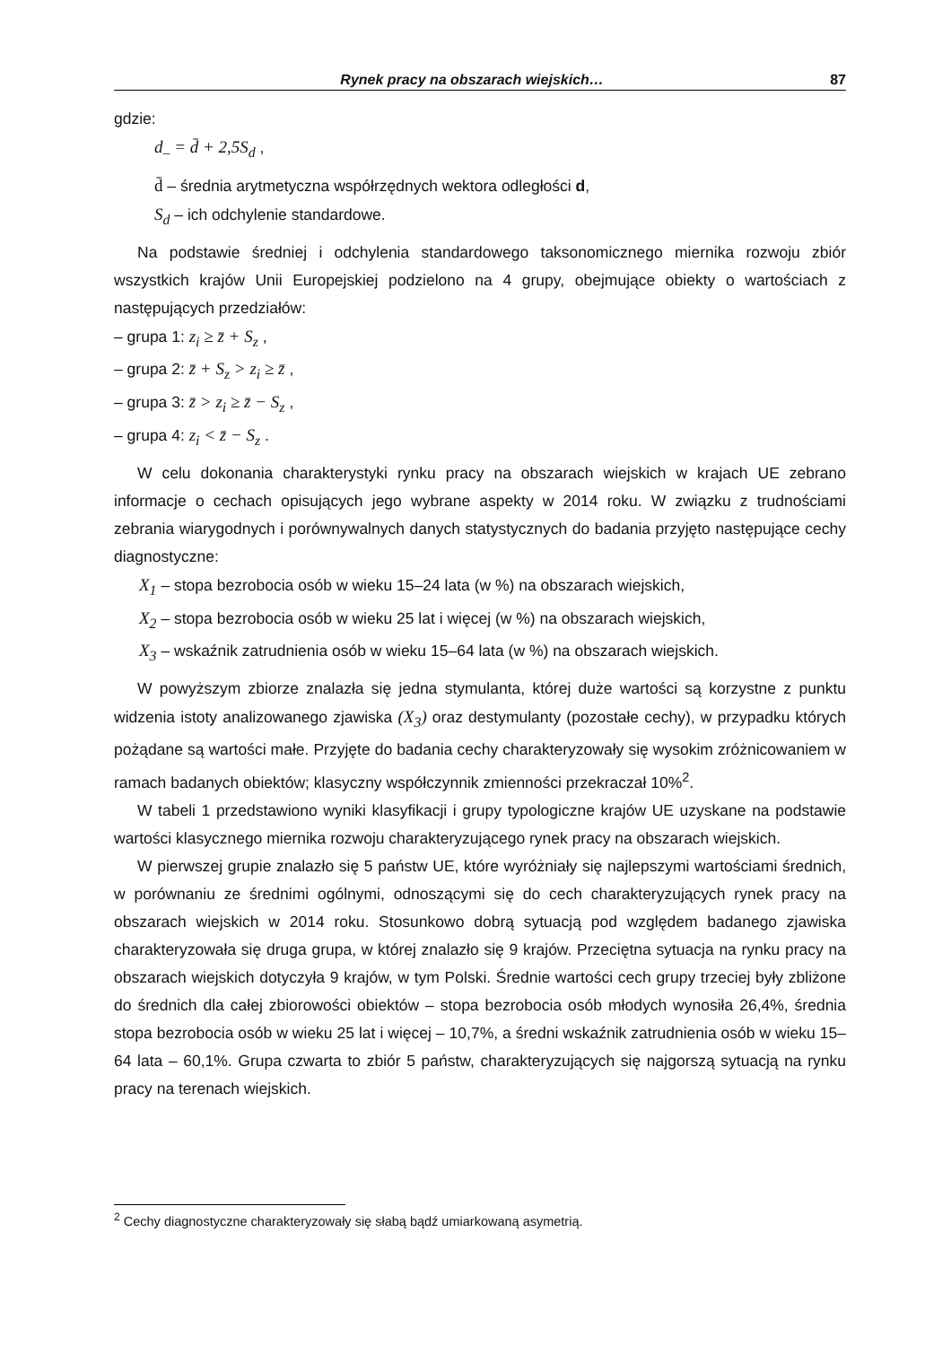Rynek pracy na obszarach wiejskich… 87
gdzie:
d<sub>–</sub> = d̄ + 2,5S<sub>d</sub> ,
d̄ – średnia arytmetyczna współrzędnych wektora odległości d,
S<sub>d</sub> – ich odchylenie standardowe.
Na podstawie średniej i odchylenia standardowego taksonomicznego miernika rozwoju zbiór wszystkich krajów Unii Europejskiej podzielono na 4 grupy, obejmujące obiekty o wartościach z następujących przedziałów:
– grupa 1: z<sub>i</sub> ≥ z̄ + S<sub>z</sub> ,
– grupa 2: z̄ + S<sub>z</sub> > z<sub>i</sub> ≥ z̄ ,
– grupa 3: z̄ > z<sub>i</sub> ≥ z̄ − S<sub>z</sub> ,
– grupa 4: z<sub>i</sub> < z̄ − S<sub>z</sub> .
W celu dokonania charakterystyki rynku pracy na obszarach wiejskich w krajach UE zebrano informacje o cechach opisujących jego wybrane aspekty w 2014 roku. W związku z trudnościami zebrania wiarygodnych i porównywalnych danych statystycznych do badania przyjęto następujące cechy diagnostyczne:
X<sub>1</sub> – stopa bezrobocia osób w wieku 15–24 lata (w %) na obszarach wiejskich,
X<sub>2</sub> – stopa bezrobocia osób w wieku 25 lat i więcej (w %) na obszarach wiejskich,
X<sub>3</sub> – wskaźnik zatrudnienia osób w wieku 15–64 lata (w %) na obszarach wiejskich.
W powyższym zbiorze znalazła się jedna stymulanta, której duże wartości są korzystne z punktu widzenia istoty analizowanego zjawiska (X<sub>3</sub>) oraz destymulanty (pozostałe cechy), w przypadku których pożądane są wartości małe. Przyjęte do badania cechy charakteryzowały się wysokim zróżnicowaniem w ramach badanych obiektów; klasyczny współczynnik zmienności przekraczał 10%<sup>2</sup>.
W tabeli 1 przedstawiono wyniki klasyfikacji i grupy typologiczne krajów UE uzyskane na podstawie wartości klasycznego miernika rozwoju charakteryzującego rynek pracy na obszarach wiejskich.
W pierwszej grupie znalazło się 5 państw UE, które wyróżniały się najlepszymi wartościami średnich, w porównaniu ze średnimi ogólnymi, odnoszącymi się do cech charakteryzujących rynek pracy na obszarach wiejskich w 2014 roku. Stosunkowo dobrą sytuacją pod względem badanego zjawiska charakteryzowała się druga grupa, w której znalazło się 9 krajów. Przeciętna sytuacja na rynku pracy na obszarach wiejskich dotyczyła 9 krajów, w tym Polski. Średnie wartości cech grupy trzeciej były zbliżone do średnich dla całej zbiorowości obiektów – stopa bezrobocia osób młodych wynosiła 26,4%, średnia stopa bezrobocia osób w wieku 25 lat i więcej – 10,7%, a średni wskaźnik zatrudnienia osób w wieku 15–64 lata – 60,1%. Grupa czwarta to zbiór 5 państw, charakteryzujących się najgorszą sytuacją na rynku pracy na terenach wiejskich.
<sup>2</sup> Cechy diagnostyczne charakteryzowały się słabą bądź umiarkowaną asymetrią.